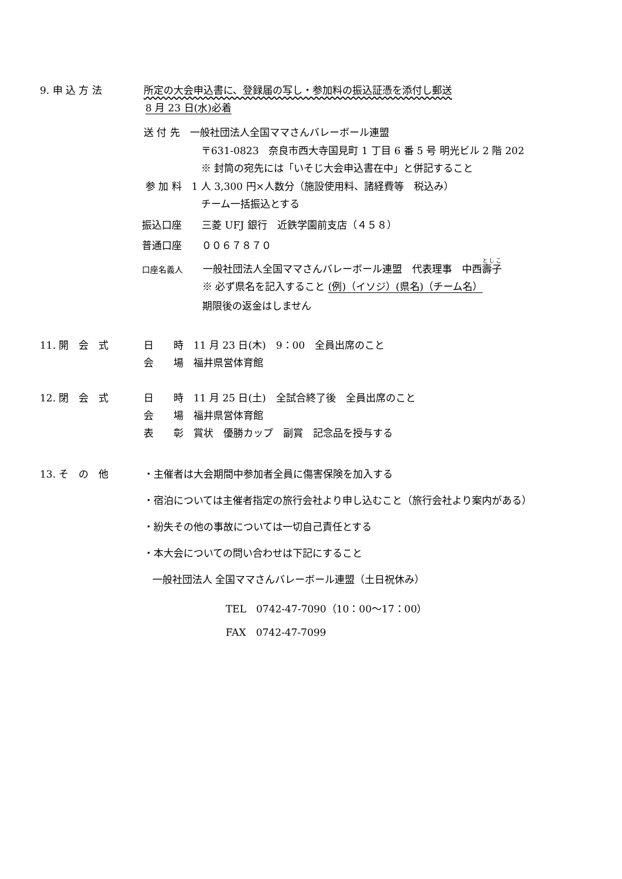9. 申 込 方 法 所定の大会申込書に、登録届の写し・参加料の振込証憑を添付し郵送
8 月 23 日(水)必着
送 付 先　一般社団法人全国ママさんバレーボール連盟
〒631-0823　奈良市西大寺国見町 1 丁目 6 番 5 号 明光ビル 2 階 202
※ 封筒の宛先には「いそじ大会申込書在中」と併記すること
参 加 料　1 人 3,300 円×人数分（施設使用料、諸経費等　税込み）
チーム一括振込とする
振込口座　　三菱 UFJ 銀行　近鉄学園前支店（４５８）
普通口座　　００６７８７０
口座名義人　　一般社団法人全国ママさんバレーボール連盟　代表理事　中西壽子
※ 必ず県名を記入すること (例)（イソジ）(県名)（チーム名）
期限後の返金はしません
11. 開　会　式 日　　時　11 月 23 日(木)　9：00　全員出席のこと
会　　場　福井県営体育館
12. 閉　会　式 日　　時　11 月 25 日(土)　全試合終了後　全員出席のこと
会　　場　福井県営体育館
表　　彰　賞状　優勝カップ　副賞　記念品を授与する
13. そ　の　他 ・主催者は大会期間中参加者全員に傷害保険を加入する
・宿泊については主催者指定の旅行会社より申し込むこと（旅行会社より案内がある）
・紛失その他の事故については一切自己責任とする
・本大会についての問い合わせは下記にすること
一般社団法人 全国ママさんバレーボール連盟（土日祝休み）
TEL　0742-47-7090（10：00～17：00）
FAX　0742-47-7099